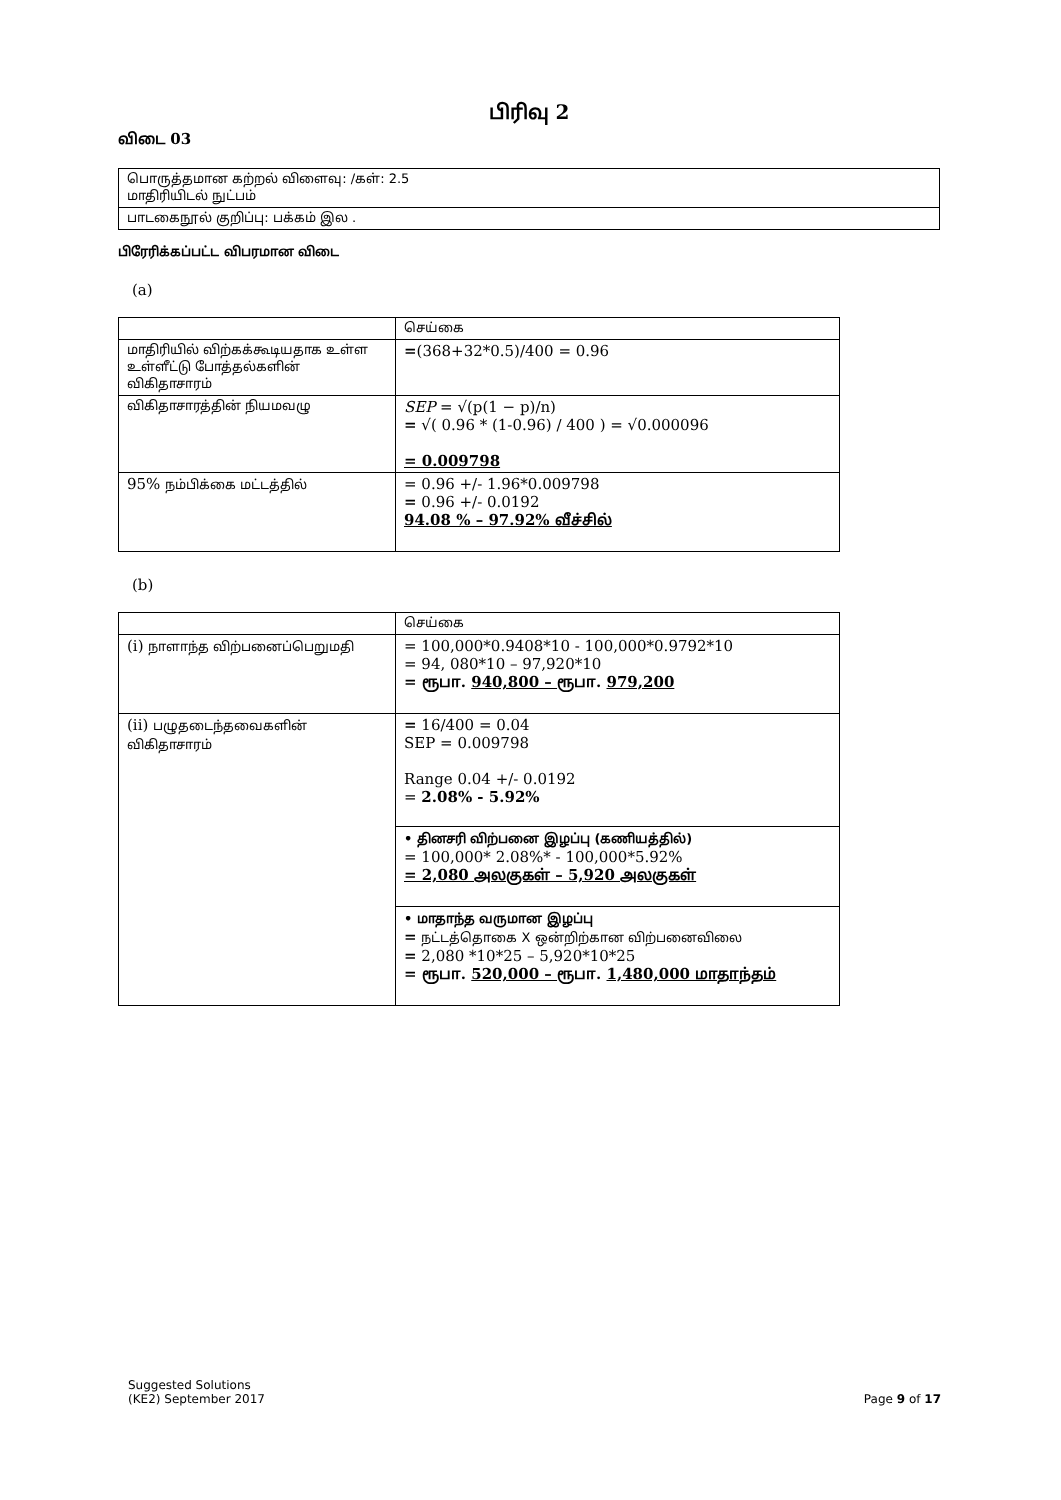பிரிவு 2
விடை 03
| பொருத்தமான கற்றல் விளைவு: /கள்: 2.5 மாதிரியிடல் நுட்பம் |
| பாடகைநூல் குறிப்பு: பக்கம் இல . |
பிரேரிக்கப்பட்ட விபரமான விடை
(a)
| | செய்கை |
| மாதிரியில் விற்கக்கூடியதாக உள்ள உள்ளீட்டு போத்தல்களின் விகிதாசாரம் | = (368+32*0.5)/400 = 0.96 |
| விகிதாசாரத்தின் நியமவழு | SEP = √(p(1 − p)/n) = √( 0.96 * (1-0.96) / 400 ) = √0.000096 = 0.009798 |
| 95% நம்பிக்கை மட்டத்தில் | = 0.96 +/- 1.96*0.009798 = 0.96 +/- 0.0192 94.08 % – 97.92% வீச்சில் |
(b)
| | செய்கை |
| (i) நாளாந்த விற்பனைப்பெறுமதி | = 100,000*0.9408*10 - 100,000*0.9792*10 = 94, 080*10 – 97,920*10 = ரூபா. 940,800 – ரூபா. 979,200 |
| (ii) பழுதடைந்தவைகளின் விகிதாசாரம் | = 16/400 = 0.04 SEP = 0.009798 Range 0.04 +/- 0.0192 = 2.08% - 5.92% |
| | • தினசரி விற்பனை இழப்பு (கணியத்தில்) = 100,000* 2.08%* - 100,000*5.92% = 2,080 அலகுகள் – 5,920 அலகுகள் |
| | • மாதாந்த வருமான இழப்பு = நட்டத்தொகை X ஒன்றிற்கான விற்பனைவிலை = 2,080 *10*25 – 5,920*10*25 = ரூபா. 520,000 – ரூபா. 1,480,000 மாதாந்தம் |
Suggested Solutions
(KE2) September 2017
Page 9 of 17